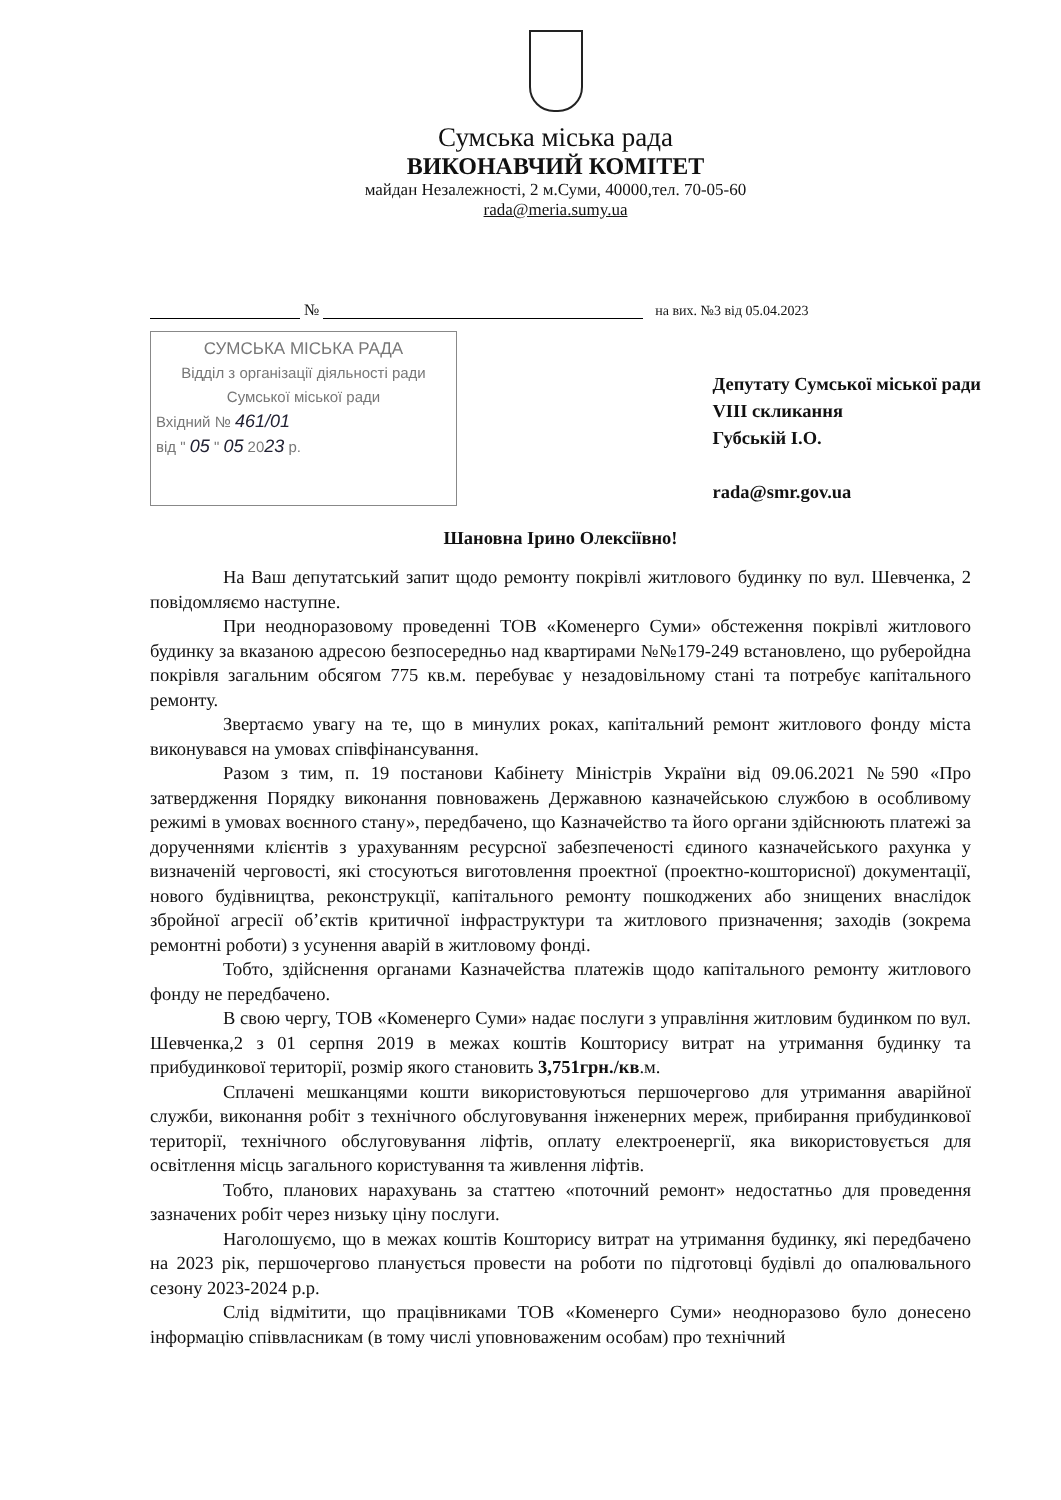Сумська міська рада
ВИКОНАВЧИЙ КОМІТЕТ
майдан Незалежності, 2 м.Суми, 40000,тел. 70-05-60
rada@meria.sumy.ua
№ на вих. №3 від 05.04.2023
СУМСЬКА МІСЬКА РАДА
Відділ з організації діяльності ради
Сумської міської ради
Вхідний № 461/01
від " 05 " 05 2023 р.
Депутату Сумської міської ради
VIII скликання
Губській І.О.
rada@smr.gov.ua
Шановна Ірино Олексіївно!
На Ваш депутатський запит щодо ремонту покрівлі житлового будинку по вул. Шевченка, 2 повідомляємо наступне.
При неодноразовому проведенні ТОВ «Коменерго Суми» обстеження покрівлі житлового будинку за вказаною адресою безпосередньо над квартирами №№179-249 встановлено, що руберойдна покрівля загальним обсягом 775 кв.м. перебуває у незадовільному стані та потребує капітального ремонту.
Звертаємо увагу на те, що в минулих роках, капітальний ремонт житлового фонду міста виконувався на умовах співфінансування.
Разом з тим, п. 19 постанови Кабінету Міністрів України від 09.06.2021 №590 «Про затвердження Порядку виконання повноважень Державною казначейською службою в особливому режимі в умовах воєнного стану», передбачено, що Казначейство та його органи здійснюють платежі за дорученнями клієнтів з урахуванням ресурсної забезпеченості єдиного казначейського рахунка у визначеній черговості, які стосуються виготовлення проектної (проектно-кошторисної) документації, нового будівництва, реконструкції, капітального ремонту пошкоджених або знищених внаслідок збройної агресії об’єктів критичної інфраструктури та житлового призначення; заходів (зокрема ремонтні роботи) з усунення аварій в житловому фонді.
Тобто, здійснення органами Казначейства платежів щодо капітального ремонту житлового фонду не передбачено.
В свою чергу, ТОВ «Коменерго Суми» надає послуги з управління житловим будинком по вул. Шевченка,2 з 01 серпня 2019 в межах коштів Кошторису витрат на утримання будинку та прибудинкової території, розмір якого становить 3,751грн./кв.м.
Сплачені мешканцями кошти використовуються першочергово для утримання аварійної служби, виконання робіт з технічного обслуговування інженерних мереж, прибирання прибудинкової території, технічного обслуговування ліфтів, оплату електроенергії, яка використовується для освітлення місць загального користування та живлення ліфтів.
Тобто, планових нарахувань за статтею «поточний ремонт» недостатньо для проведення зазначених робіт через низьку ціну послуги.
Наголошуємо, що в межах коштів Кошторису витрат на утримання будинку, які передбачено на 2023 рік, першочергово планується провести на роботи по підготовці будівлі до опалювального сезону 2023-2024 р.р.
Слід відмітити, що працівниками ТОВ «Коменерго Суми» неодноразово було донесено інформацію співвласникам (в тому числі уповноваженим особам) про технічний